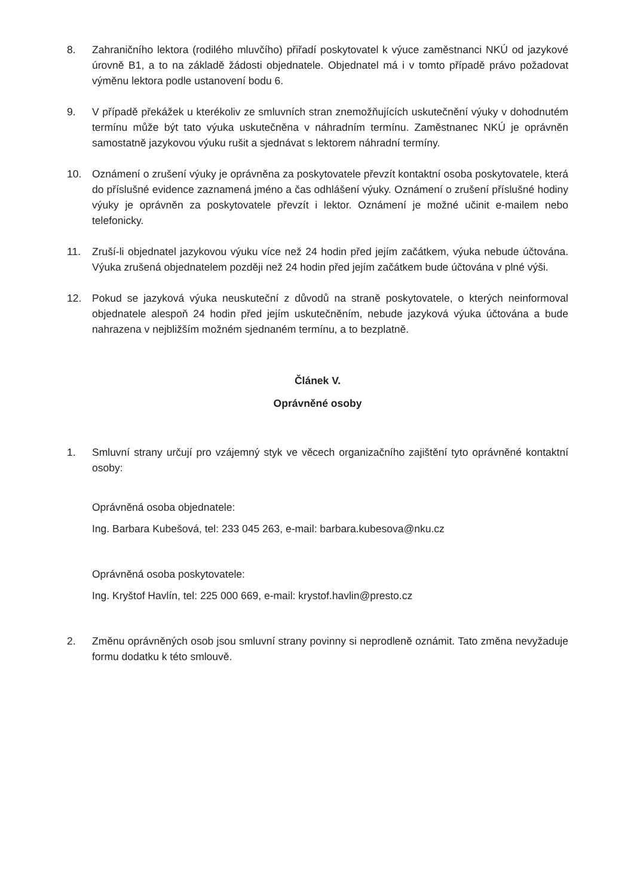8. Zahraničního lektora (rodilého mluvčího) přiřadí poskytovatel k výuce zaměstnanci NKÚ od jazykové úrovně B1, a to na základě žádosti objednatele. Objednatel má i v tomto případě právo požadovat výměnu lektora podle ustanovení bodu 6.
9. V případě překážek u kterékoliv ze smluvních stran znemožňujících uskutečnění výuky v dohodnutém termínu může být tato výuka uskutečněna v náhradním termínu. Zaměstnanec NKÚ je oprávněn samostatně jazykovou výuku rušit a sjednávat s lektorem náhradní termíny.
10. Oznámení o zrušení výuky je oprávněna za poskytovatele převzít kontaktní osoba poskytovatele, která do příslušné evidence zaznamená jméno a čas odhlášení výuky. Oznámení o zrušení příslušné hodiny výuky je oprávněn za poskytovatele převzít i lektor. Oznámení je možné učinit e-mailem nebo telefonicky.
11. Zruší-li objednatel jazykovou výuku více než 24 hodin před jejím začátkem, výuka nebude účtována. Výuka zrušená objednatelem později než 24 hodin před jejím začátkem bude účtována v plné výši.
12. Pokud se jazyková výuka neuskuteční z důvodů na straně poskytovatele, o kterých neinformoval objednatele alespoň 24 hodin před jejím uskutečněním, nebude jazyková výuka účtována a bude nahrazena v nejbližším možném sjednaném termínu, a to bezplatně.
Článek V.
Oprávněné osoby
1. Smluvní strany určují pro vzájemný styk ve věcech organizačního zajištění tyto oprávněné kontaktní osoby:
Oprávněná osoba objednatele:
Ing. Barbara Kubešová, tel: 233 045 263, e-mail: barbara.kubesova@nku.cz
Oprávněná osoba poskytovatele:
Ing. Kryštof Havlín, tel: 225 000 669, e-mail: krystof.havlin@presto.cz
2. Změnu oprávněných osob jsou smluvní strany povinny si neprodleně oznámit. Tato změna nevyžaduje formu dodatku k této smlouvě.